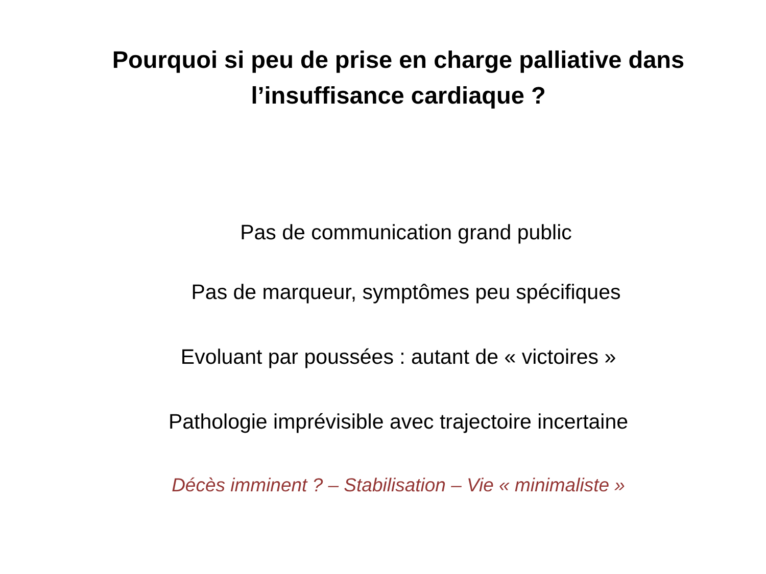Pourquoi si peu de prise en charge palliative dans
l’insuffisance cardiaque ?
Pas de communication grand public
Pas de marqueur, symptômes peu spécifiques
Evoluant par poussées : autant de « victoires »
Pathologie imprévisible avec trajectoire incertaine
Décès imminent ? – Stabilisation – Vie « minimaliste »